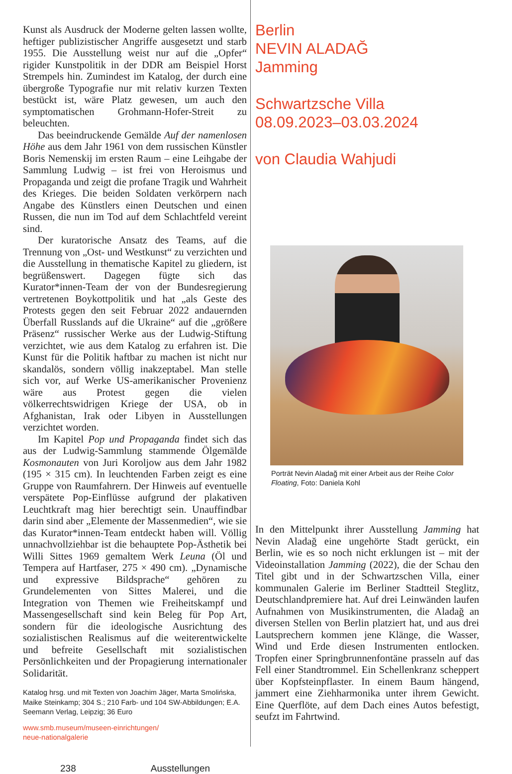Kunst als Ausdruck der Moderne gelten lassen wollte, heftiger publizistischer Angriffe ausgesetzt und starb 1955. Die Ausstellung weist nur auf die „Opfer“ rigider Kunstpolitik in der DDR am Beispiel Horst Strempels hin. Zumindest im Katalog, der durch eine übergroße Typografie nur mit relativ kurzen Texten bestückt ist, wäre Platz gewesen, um auch den symptomatischen Grohmann-Hofer-Streit zu beleuchten.
Das beeindruckende Gemälde Auf der namenlosen Höhe aus dem Jahr 1961 von dem russischen Künstler Boris Nemenskij im ersten Raum – eine Leihgabe der Sammlung Ludwig – ist frei von Heroismus und Propaganda und zeigt die profane Tragik und Wahrheit des Krieges. Die beiden Soldaten verkörpern nach Angabe des Künstlers einen Deutschen und einen Russen, die nun im Tod auf dem Schlachtfeld vereint sind.
Der kuratorische Ansatz des Teams, auf die Trennung von „Ost- und Westkunst“ zu verzichten und die Ausstellung in thematische Kapitel zu gliedern, ist begrüßenswert. Dagegen fügte sich das Kurator*innen-Team der von der Bundesregierung vertretenen Boykottpolitik und hat „als Geste des Protests gegen den seit Februar 2022 andauernden Überfall Russlands auf die Ukraine“ auf die „größere Präsenz“ russischer Werke aus der Ludwig-Stiftung verzichtet, wie aus dem Katalog zu erfahren ist. Die Kunst für die Politik haftbar zu machen ist nicht nur skandalös, sondern völlig inakzeptabel. Man stelle sich vor, auf Werke US-amerikanischer Provenienz wäre aus Protest gegen die vielen völkerrechtswidrigen Kriege der USA, ob in Afghanistan, Irak oder Libyen in Ausstellungen verzichtet worden.
Im Kapitel Pop und Propaganda findet sich das aus der Ludwig-Sammlung stammende Ölgemälde Kosmonauten von Juri Koroljow aus dem Jahr 1982 (195 × 315 cm). In leuchtenden Farben zeigt es eine Gruppe von Raumfahrern. Der Hinweis auf eventuelle verspätete Pop-Einflüsse aufgrund der plakativen Leuchtkraft mag hier berechtigt sein. Unauffindbar darin sind aber „Elemente der Massenmedien“, wie sie das Kurator*innen-Team entdeckt haben will. Völlig unnachvollziehbar ist die behauptete Pop-Ästhetik bei Willi Sittes 1969 gemaltem Werk Leuna (Öl und Tempera auf Hartfaser, 275 × 490 cm). „Dynamische und expressive Bildsprache“ gehören zu Grundelementen von Sittes Malerei, und die Integration von Themen wie Freiheitskampf und Massengesellschaft sind kein Beleg für Pop Art, sondern für die ideologische Ausrichtung des sozialistischen Realismus auf die weiterentwickelte und befreite Gesellschaft mit sozialistischen Persönlichkeiten und der Propagierung internationaler Solidarität.
Katalog hrsg. und mit Texten von Joachim Jäger, Marta Smolińska, Maike Steinkamp; 304 S.; 210 Farb- und 104 SW-Abbildungen; E.A. Seemann Verlag, Leipzig; 36 Euro
www.smb.museum/museen-einrichtungen/
neue-nationalgalerie
238 Ausstellungen
Berlin
NEVIN ALADAĞ
Jamming
Schwartzsche Villa
08.09.2023–03.03.2024
von Claudia Wahjudi
Porträt Nevin Aladağ mit einer Arbeit aus der Reihe Color Floating, Foto: Daniela Kohl
In den Mittelpunkt ihrer Ausstellung Jamming hat Nevin Aladağ eine ungehörte Stadt gerückt, ein Berlin, wie es so noch nicht erklungen ist – mit der Videoinstallation Jamming (2022), die der Schau den Titel gibt und in der Schwartzschen Villa, einer kommunalen Galerie im Berliner Stadtteil Steglitz, Deutschlandpremiere hat. Auf drei Leinwänden laufen Aufnahmen von Musikinstrumenten, die Aladağ an diversen Stellen von Berlin platziert hat, und aus drei Lautsprechern kommen jene Klänge, die Wasser, Wind und Erde diesen Instrumenten entlocken. Tropfen einer Springbrunnenfontäne prasseln auf das Fell einer Standtrommel. Ein Schellenkranz scheppert über Kopfsteinpflaster. In einem Baum hängend, jammert eine Ziehharmonika unter ihrem Gewicht. Eine Querflöte, auf dem Dach eines Autos befestigt, seufzt im Fahrtwind.